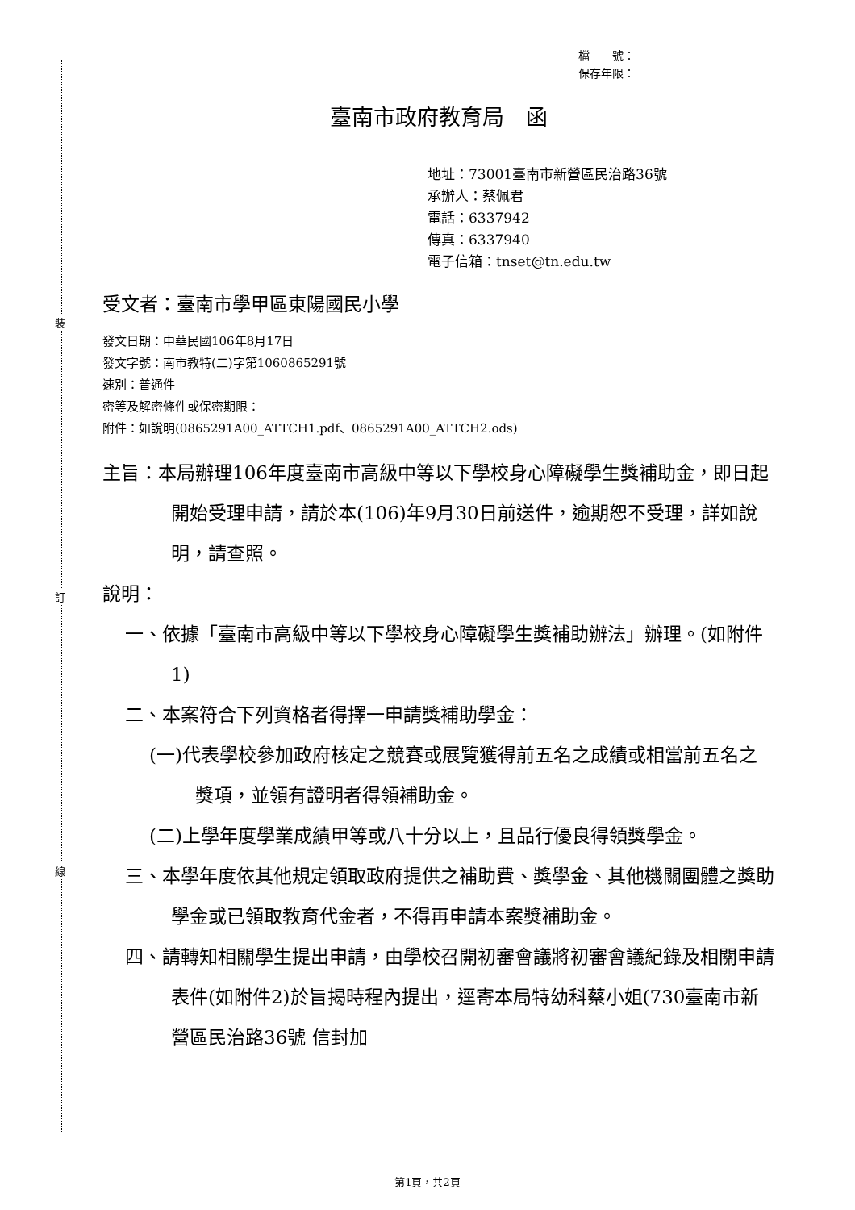裝
訂
線
檔　　號：
保存年限：
臺南市政府教育局　函
地址：73001臺南市新營區民治路36號
承辦人：蔡佩君
電話：6337942
傳真：6337940
電子信箱：tnset@tn.edu.tw
受文者：臺南市學甲區東陽國民小學
發文日期：中華民國106年8月17日
發文字號：南市教特(二)字第1060865291號
速別：普通件
密等及解密條件或保密期限：
附件：如說明(0865291A00_ATTCH1.pdf、0865291A00_ATTCH2.ods)
主旨：本局辦理106年度臺南市高級中等以下學校身心障礙學生獎補助金，即日起開始受理申請，請於本(106)年9月30日前送件，逾期恕不受理，詳如說明，請查照。
說明：
一、依據「臺南市高級中等以下學校身心障礙學生獎補助辦法」辦理。(如附件1)
二、本案符合下列資格者得擇一申請獎補助學金：
(一)代表學校參加政府核定之競賽或展覽獲得前五名之成績或相當前五名之獎項，並領有證明者得領補助金。
(二)上學年度學業成績甲等或八十分以上，且品行優良得領獎學金。
三、本學年度依其他規定領取政府提供之補助費、獎學金、其他機關團體之獎助學金或已領取教育代金者，不得再申請本案獎補助金。
四、請轉知相關學生提出申請，由學校召開初審會議將初審會議紀錄及相關申請表件(如附件2)於旨揭時程內提出，逕寄本局特幼科蔡小姐(730臺南市新營區民治路36號 信封加
第1頁，共2頁